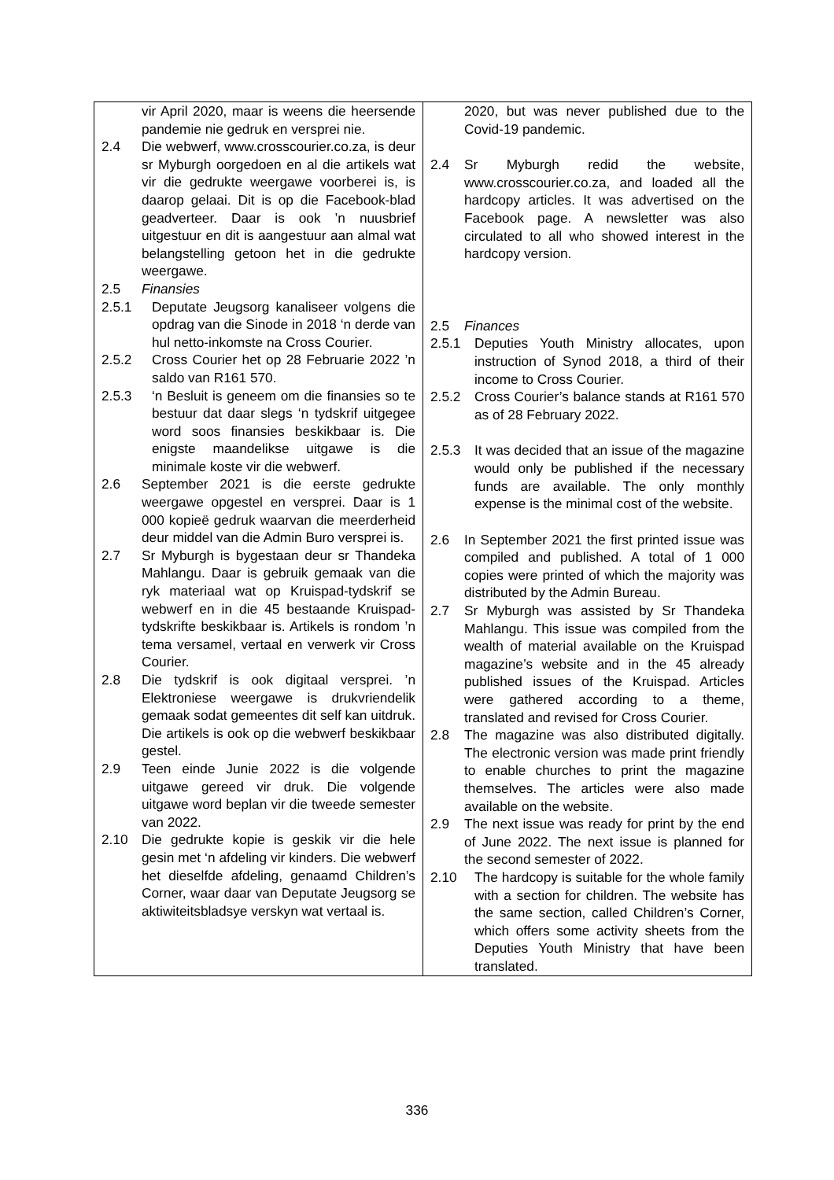| vir April 2020, maar is weens die heersende pandemie nie gedruk en versprei nie. 2.4 Die webwerf, www.crosscourier.co.za, is deur sr Myburgh oorgedoen en al die artikels wat vir die gedrukte weergawe voorberei is, is daarop gelaai. Dit is op die Facebook-blad geadverteer. Daar is ook ’n nuusbrief uitgestuur en dit is aangestuur aan almal wat belangstelling getoon het in die gedrukte weergawe. 2.5 Finansies 2.5.1 Deputate Jeugsorg kanaliseer volgens die opdrag van die Sinode in 2018 ‘n derde van hul netto-inkomste na Cross Courier. 2.5.2 Cross Courier het op 28 Februarie 2022 ’n saldo van R161 570. 2.5.3 ‘n Besluit is geneem om die finansies so te bestuur dat daar slegs ‘n tydskrif uitgegee word soos finansies beskikbaar is. Die enigste maandelikse uitgawe is die minimale koste vir die webwerf. 2.6 September 2021 is die eerste gedrukte weergawe opgestel en versprei. Daar is 1 000 kopieë gedruk waarvan die meerderheid deur middel van die Admin Buro versprei is. 2.7 Sr Myburgh is bygestaan deur sr Thandeka Mahlangu. Daar is gebruik gemaak van die ryk materiaal wat op Kruispad-tydskrif se webwerf en in die 45 bestaande Kruispad-tydskrifte beskikbaar is. Artikels is rondom ’n tema versamel, vertaal en verwerk vir Cross Courier. 2.8 Die tydskrif is ook digitaal versprei. ’n Elektroniese weergawe is drukvriendelik gemaak sodat gemeentes dit self kan uitdruk. Die artikels is ook op die webwerf beskikbaar gestel. 2.9 Teen einde Junie 2022 is die volgende uitgawe gereed vir druk. Die volgende uitgawe word beplan vir die tweede semester van 2022. 2.10 Die gedrukte kopie is geskik vir die hele gesin met ‘n afdeling vir kinders. Die webwerf het dieselfde afdeling, genaamd Children’s Corner, waar daar van Deputate Jeugsorg se aktiwiteitsbladsye verskyn wat vertaal is. | 2020, but was never published due to the Covid-19 pandemic. 2.4 Sr Myburgh redid the website, www.crosscourier.co.za, and loaded all the hardcopy articles. It was advertised on the Facebook page. A newsletter was also circulated to all who showed interest in the hardcopy version. 2.5 Finances 2.5.1 Deputies Youth Ministry allocates, upon instruction of Synod 2018, a third of their income to Cross Courier. 2.5.2 Cross Courier’s balance stands at R161 570 as of 28 February 2022. 2.5.3 It was decided that an issue of the magazine would only be published if the necessary funds are available. The only monthly expense is the minimal cost of the website. 2.6 In September 2021 the first printed issue was compiled and published. A total of 1 000 copies were printed of which the majority was distributed by the Admin Bureau. 2.7 Sr Myburgh was assisted by Sr Thandeka Mahlangu. This issue was compiled from the wealth of material available on the Kruispad magazine’s website and in the 45 already published issues of the Kruispad. Articles were gathered according to a theme, translated and revised for Cross Courier. 2.8 The magazine was also distributed digitally. The electronic version was made print friendly to enable churches to print the magazine themselves. The articles were also made available on the website. 2.9 The next issue was ready for print by the end of June 2022. The next issue is planned for the second semester of 2022. 2.10 The hardcopy is suitable for the whole family with a section for children. The website has the same section, called Children’s Corner, which offers some activity sheets from the Deputies Youth Ministry that have been translated. |
336